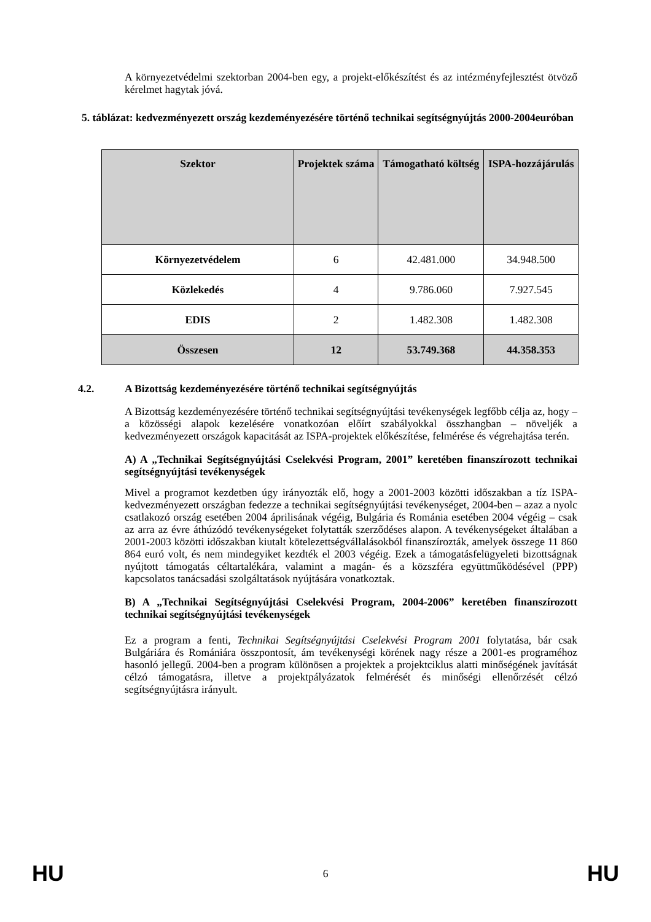A környezetvédelmi szektorban 2004-ben egy, a projekt-előkészítést és az intézményfejlesztést ötvöző kérelmet hagytak jóvá.
5. táblázat: kedvezményezett ország kezdeményezésére történő technikai segítségnyújtás 2000-2004euróban
| Szektor | Projektek száma | Támogatható költség | ISPA-hozzájárulás |
| --- | --- | --- | --- |
| Környezetvédelem | 6 | 42.481.000 | 34.948.500 |
| Közlekedés | 4 | 9.786.060 | 7.927.545 |
| EDIS | 2 | 1.482.308 | 1.482.308 |
| Összesen | 12 | 53.749.368 | 44.358.353 |
4.2. A Bizottság kezdeményezésére történő technikai segítségnyújtás
A Bizottság kezdeményezésére történő technikai segítségnyújtási tevékenységek legfőbb célja az, hogy – a közösségi alapok kezelésére vonatkozóan előírt szabályokkal összhangban – növeljék a kedvezményezett országok kapacitását az ISPA-projektek előkészítése, felmérése és végrehajtása terén.
A) A „Technikai Segítségnyújtási Cselekvési Program, 2001” keretében finanszírozott technikai segítségnyújtási tevékenységek
Mivel a programot kezdetben úgy irányozták elő, hogy a 2001-2003 közötti időszakban a tíz ISPA-kedvezményezett országban fedezze a technikai segítségnyújtási tevékenységet, 2004-ben – azaz a nyolc csatlakozó ország esetében 2004 áprilisának végéig, Bulgária és Románia esetében 2004 végéig – csak az arra az évre áthúzódó tevékenységeket folytatták szerződéses alapon. A tevékenységeket általában a 2001-2003 közötti időszakban kiutalt kötelezettségvállalásokból finanszírozták, amelyek összege 11 860 864 euró volt, és nem mindegyiket kezdték el 2003 végéig. Ezek a támogatásfelügyeleti bizottságnak nyújtott támogatás céltartalékára, valamint a magán- és a közszféra együttműködésével (PPP) kapcsolatos tanácsadási szolgáltatások nyújtására vonatkoztak.
B) A „Technikai Segítségnyújtási Cselekvési Program, 2004-2006” keretében finanszírozott technikai segítségnyújtási tevékenységek
Ez a program a fenti, Technikai Segítségnyújtási Cselekvési Program 2001 folytatása, bár csak Bulgáriára és Romániára összpontosít, ám tevékenységi körének nagy része a 2001-es programéhoz hasonló jellegű. 2004-ben a program különösen a projektek a projektciklus alatti minőségének javítását célzó támogatásra, illetve a projektpályázatok felmérését és minőségi ellenőrzését célzó segítségnyújtásra irányult.
HU 6 HU